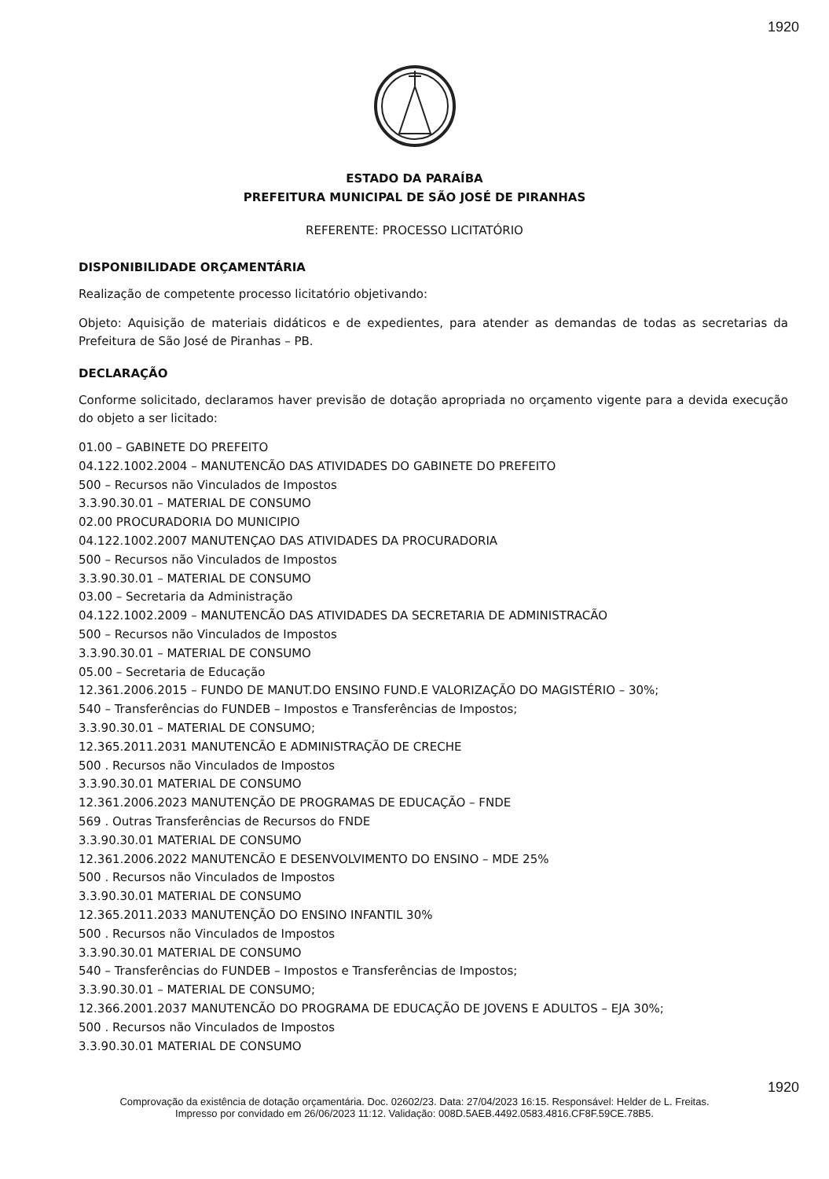1920
ESTADO DA PARAÍBA
PREFEITURA MUNICIPAL DE SÃO JOSÉ DE PIRANHAS
REFERENTE: PROCESSO LICITATÓRIO
DISPONIBILIDADE ORÇAMENTÁRIA
Realização de competente processo licitatório objetivando:
Objeto: Aquisição de materiais didáticos e de expedientes, para atender as demandas de todas as secretarias da Prefeitura de São José de Piranhas – PB.
DECLARAÇÃO
Conforme solicitado, declaramos haver previsão de dotação apropriada no orçamento vigente para a devida execução do objeto a ser licitado:
01.00 – GABINETE DO PREFEITO
04.122.1002.2004 – MANUTENCÃO DAS ATIVIDADES DO GABINETE DO PREFEITO
500 – Recursos não Vinculados de Impostos
3.3.90.30.01 – MATERIAL DE CONSUMO
02.00 PROCURADORIA DO MUNICIPIO
04.122.1002.2007 MANUTENÇAO DAS ATIVIDADES DA PROCURADORIA
500 – Recursos não Vinculados de Impostos
3.3.90.30.01 – MATERIAL DE CONSUMO
03.00 – Secretaria da Administração
04.122.1002.2009 – MANUTENCÃO DAS ATIVIDADES DA SECRETARIA DE ADMINISTRACÃO
500 – Recursos não Vinculados de Impostos
3.3.90.30.01 – MATERIAL DE CONSUMO
05.00 – Secretaria de Educação
12.361.2006.2015 – FUNDO DE MANUT.DO ENSINO FUND.E VALORIZAÇÃO DO MAGISTÉRIO – 30%;
540 – Transferências do FUNDEB – Impostos e Transferências de Impostos;
3.3.90.30.01 – MATERIAL DE CONSUMO;
12.365.2011.2031 MANUTENCÃO E ADMINISTRAÇÃO DE CRECHE
500 . Recursos não Vinculados de Impostos
3.3.90.30.01 MATERIAL DE CONSUMO
12.361.2006.2023 MANUTENÇÃO DE PROGRAMAS DE EDUCAÇÃO – FNDE
569 . Outras Transferências de Recursos do FNDE
3.3.90.30.01 MATERIAL DE CONSUMO
12.361.2006.2022 MANUTENCÃO E DESENVOLVIMENTO DO ENSINO – MDE 25%
500 . Recursos não Vinculados de Impostos
3.3.90.30.01 MATERIAL DE CONSUMO
12.365.2011.2033 MANUTENÇÃO DO ENSINO INFANTIL 30%
500 . Recursos não Vinculados de Impostos
3.3.90.30.01 MATERIAL DE CONSUMO
540 – Transferências do FUNDEB – Impostos e Transferências de Impostos;
3.3.90.30.01 – MATERIAL DE CONSUMO;
12.366.2001.2037 MANUTENCÃO DO PROGRAMA DE EDUCAÇÃO DE JOVENS E ADULTOS – EJA 30%;
500 . Recursos não Vinculados de Impostos
3.3.90.30.01 MATERIAL DE CONSUMO
1920
Comprovação da existência de dotação orçamentária. Doc. 02602/23. Data: 27/04/2023 16:15. Responsável: Helder de L. Freitas.
Impresso por convidado em 26/06/2023 11:12. Validação: 008D.5AEB.4492.0583.4816.CF8F.59CE.78B5.